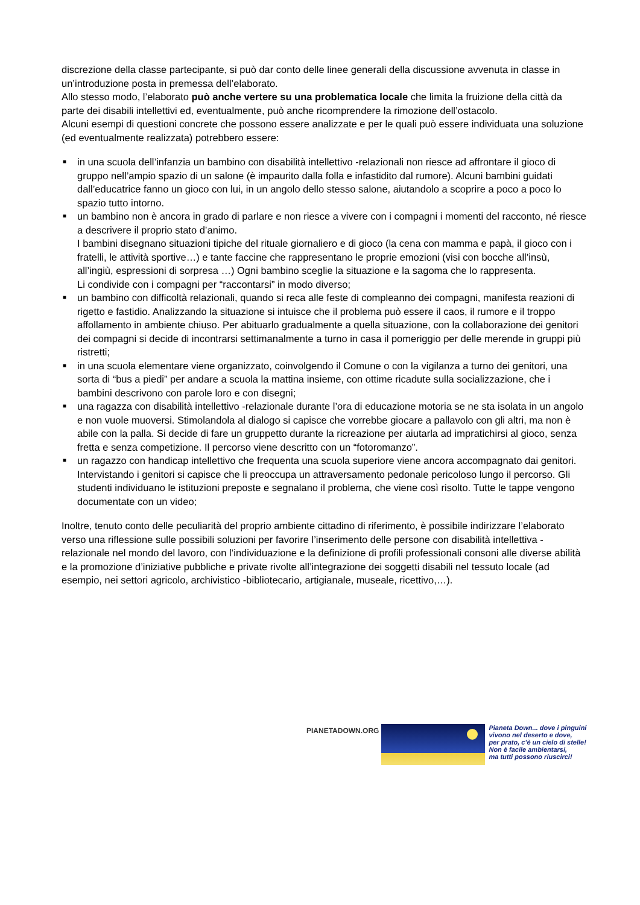discrezione della classe partecipante, si può dar conto delle linee generali della discussione avvenuta in classe in un’introduzione posta in premessa dell’elaborato.
Allo stesso modo, l’elaborato può anche vertere su una problematica locale che limita la fruizione della città da parte dei disabili intellettivi ed, eventualmente, può anche ricomprendere la rimozione dell’ostacolo.
Alcuni esempi di questioni concrete che possono essere analizzate e per le quali può essere individuata una soluzione (ed eventualmente realizzata) potrebbero essere:
■ in una scuola dell’infanzia un bambino con disabilità intellettivo -relazionali non riesce ad affrontare il gioco di gruppo nell’ampio spazio di un salone (è impaurito dalla folla e infastidito dal rumore). Alcuni bambini guidati dall’educatrice fanno un gioco con lui, in un angolo dello stesso salone, aiutandolo a scoprire a poco a poco lo spazio tutto intorno.
■ un bambino non è ancora in grado di parlare e non riesce a vivere con i compagni i momenti del racconto, né riesce a descrivere il proprio stato d’animo.
I bambini disegnano situazioni tipiche del rituale giornaliero e di gioco (la cena con mamma e papà, il gioco con i fratelli, le attività sportive…) e tante faccine che rappresentano le proprie emozioni (visi con bocche all’insù, all’ingiù, espressioni di sorpresa …) Ogni bambino sceglie la situazione e la sagoma che lo rappresenta.
Li condivide con i compagni per “raccontarsi” in modo diverso;
■ un bambino con difficoltà relazionali, quando si reca alle feste di compleanno dei compagni, manifesta reazioni di rigetto e fastidio. Analizzando la situazione si intuisce che il problema può essere il caos, il rumore e il troppo affollamento in ambiente chiuso. Per abituarlo gradualmente a quella situazione, con la collaborazione dei genitori dei compagni si decide di incontrarsi settimanalmente a turno in casa il pomeriggio per delle merende in gruppi più ristretti;
■ in una scuola elementare viene organizzato, coinvolgendo il Comune o con la vigilanza a turno dei genitori, una sorta di “bus a piedi” per andare a scuola la mattina insieme, con ottime ricadute sulla socializzazione, che i bambini descrivono con parole loro e con disegni;
■ una ragazza con disabilità intellettivo -relazionale durante l’ora di educazione motoria se ne sta isolata in un angolo e non vuole muoversi. Stimolandola al dialogo si capisce che vorrebbe giocare a pallavolo con gli altri, ma non è abile con la palla. Si decide di fare un gruppetto durante la ricreazione per aiutarla ad impratichirsi al gioco, senza fretta e senza competizione. Il percorso viene descritto con un “fotoromanzo”.
■ un ragazzo con handicap intellettivo che frequenta una scuola superiore viene ancora accompagnato dai genitori. Intervistando i genitori si capisce che li preoccupa un attraversamento pedonale pericoloso lungo il percorso. Gli studenti individuano le istituzioni preposte e segnalano il problema, che viene così risolto. Tutte le tappe vengono documentate con un video;
Inoltre, tenuto conto delle peculiarità del proprio ambiente cittadino di riferimento, è possibile indirizzare l’elaborato verso una riflessione sulle possibili soluzioni per favorire l’inserimento delle persone con disabilità intellettiva -relazionale nel mondo del lavoro, con l’individuazione e la definizione di profili professionali consoni alle diverse abilità e la promozione d’iniziative pubbliche e private rivolte all’integrazione dei soggetti disabili nel tessuto locale (ad esempio, nei settori agricolo, archivistico -bibliotecario, artigianale, museale, ricettivo,…).
PIANETADOWN.ORG
Pianeta Down... dove i pinguini
vivono nel deserto e dove,
per prato, c’è un cielo di stelle!
Non è facile ambientarsi,
ma tutti possono riuscirci!